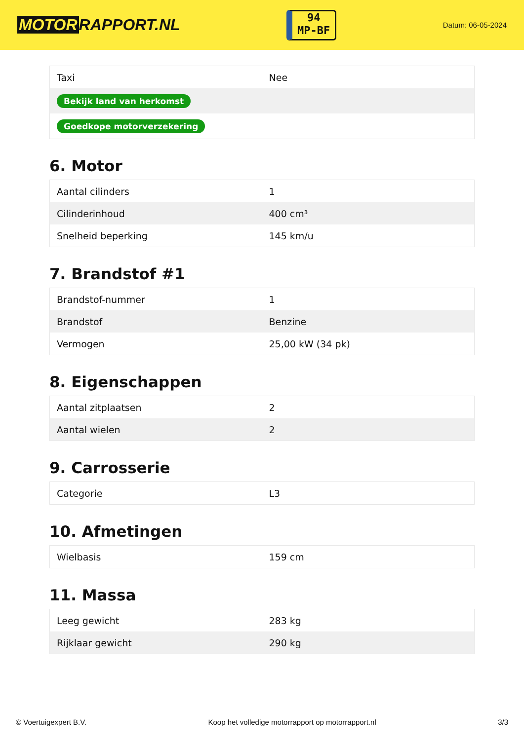MOTOR RAPPORT.NL
94
MP-BF
Datum: 06-05-2024
| Taxi | Nee |
| Bekijk land van herkomst | |
| Goedkope motorverzekering | |
6. Motor
| Aantal cilinders | 1 |
| Cilinderinhoud | 400 cm³ |
| Snelheid beperking | 145 km/u |
7. Brandstof #1
| Brandstof-nummer | 1 |
| Brandstof | Benzine |
| Vermogen | 25,00 kW (34 pk) |
8. Eigenschappen
| Aantal zitplaatsen | 2 |
| Aantal wielen | 2 |
9. Carrosserie
| Categorie | L3 |
10. Afmetingen
| Wielbasis | 159 cm |
11. Massa
| Leeg gewicht | 283 kg |
| Rijklaar gewicht | 290 kg |
© Voertuigexpert B.V. Koop het volledige motorrapport op motorrapport.nl 3/3